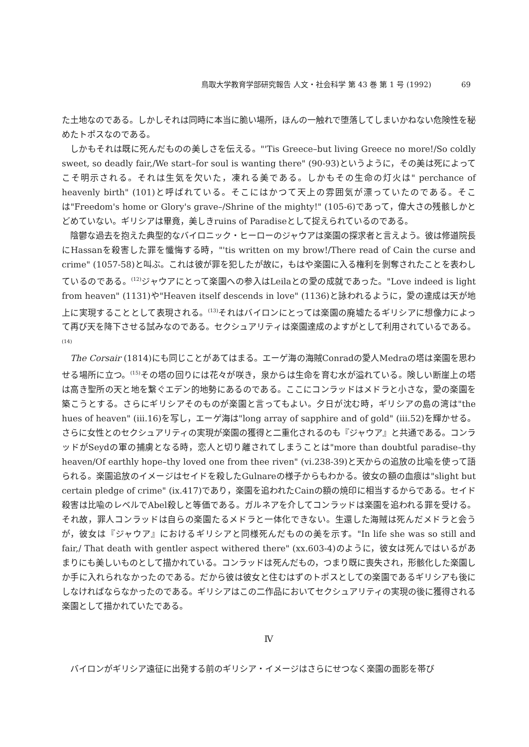鳥取大学教育学部研究報告 人文・社会科学 第 43 巻 第 1 号 (1992) 69
た土地なのである。しかしそれは同時に本当に脆い場所，ほんの一触れで堕落してしまいかねない危険性を秘めたトポスなのである。
しかもそれは既に死んだものの美しさを伝える。"'Tis Greece–but living Greece no more!/So coldly sweet, so deadly fair,/We start–for soul is wanting there" (90-93)というように，その美は死によってこそ明示される。それは生気を欠いた，凍れる美である。しかもその生命の灯火は" perchance of heavenly birth" (101)と呼ばれている。そこにはかつて天上の雰囲気が漂っていたのである。そこは"Freedom's home or Glory's grave–/Shrine of the mighty!" (105-6)であって，偉大さの残骸しかとどめていない。ギリシアは畢竟，美しきruins of Paradiseとして捉えられているのである。
陰鬱な過去を抱えた典型的なバイロニック・ヒーローのジャウアは楽園の探求者と言えよう。彼は修道院長にHassanを殺害した罪を懺悔する時，"'tis written on my brow!/There read of Cain the curse and crime" (1057-58)と叫ぶ。これは彼が罪を犯したが故に，もはや楽園に入る権利を剝奪されたことを表わしているのである。<sup>(12)</sup>ジャウアにとって楽園への参入はLeilaとの愛の成就であった。"Love indeed is light from heaven" (1131)や"Heaven itself descends in love" (1136)と詠われるように，愛の達成は天が地上に実現することとして表現される。<sup>(13)</sup>それはバイロンにとっては楽園の廃墟たるギリシアに想像力によって再び天を降下させる試みなのである。セクシュアリティは楽園達成のよすがとして利用されているである。<sup>(14)</sup>
The Corsair (1814)にも同じことがあてはまる。エーゲ海の海賊Conradの愛人Medraの塔は楽園を思わせる場所に立つ。<sup>(15)</sup>その塔の回りには花々が咲き，泉からは生命を育む水が溢れている。険しい断崖上の塔は高き聖所の天と地を繋ぐエデン的地勢にあるのである。ここにコンラッドはメドラと小さな，愛の楽園を築こうとする。さらにギリシアそのものが楽園と言ってもよい。夕日が沈む時，ギリシアの島の湾は"the hues of heaven" (iii.16)を写し，エーゲ海は"long array of sapphire and of gold" (iii.52)を輝かせる。さらに女性とのセクシュアリティの実現が楽園の獲得と二重化されるのも『ジャウア』と共通である。コンラッドがSeydの軍の捕虜となる時，恋人と切り離されてしまうことは"more than doubtful paradise–thy heaven/Of earthly hope–thy loved one from thee riven" (vi.238-39)と天からの追放の比喩を使って語られる。楽園追放のイメージはセイドを殺したGulnareの様子からもわかる。彼女の額の血痕は"slight but certain pledge of crime" (ix.417)であり，楽園を追われたCainの額の焼印に相当するからである。セイド殺害は比喩のレベルでAbel殺しと等価である。ガルネアを介してコンラッドは楽園を追われる罪を受ける。それ故，罪人コンラッドは自らの楽園たるメドラと一体化できない。生還した海賊は死んだメドラと会うが，彼女は『ジャウア』におけるギリシアと同様死んだものの美を示す。"In life she was so still and fair,/ That death with gentler aspect withered there" (xx.603-4)のように，彼女は死んではいるがあまりにも美しいものとして描かれている。コンラッドは死んだもの，つまり既に喪失され，形骸化した楽園しか手に入れられなかったのである。だから彼は彼女と住むはずのトポスとしての楽園であるギリシアも後にしなければならなかったのである。ギリシアはこの二作品においてセクシュアリティの実現の後に獲得される楽園として描かれていたである。
Ⅳ
バイロンがギリシア遠征に出発する前のギリシア・イメージはさらにせつなく楽園の面影を帯び